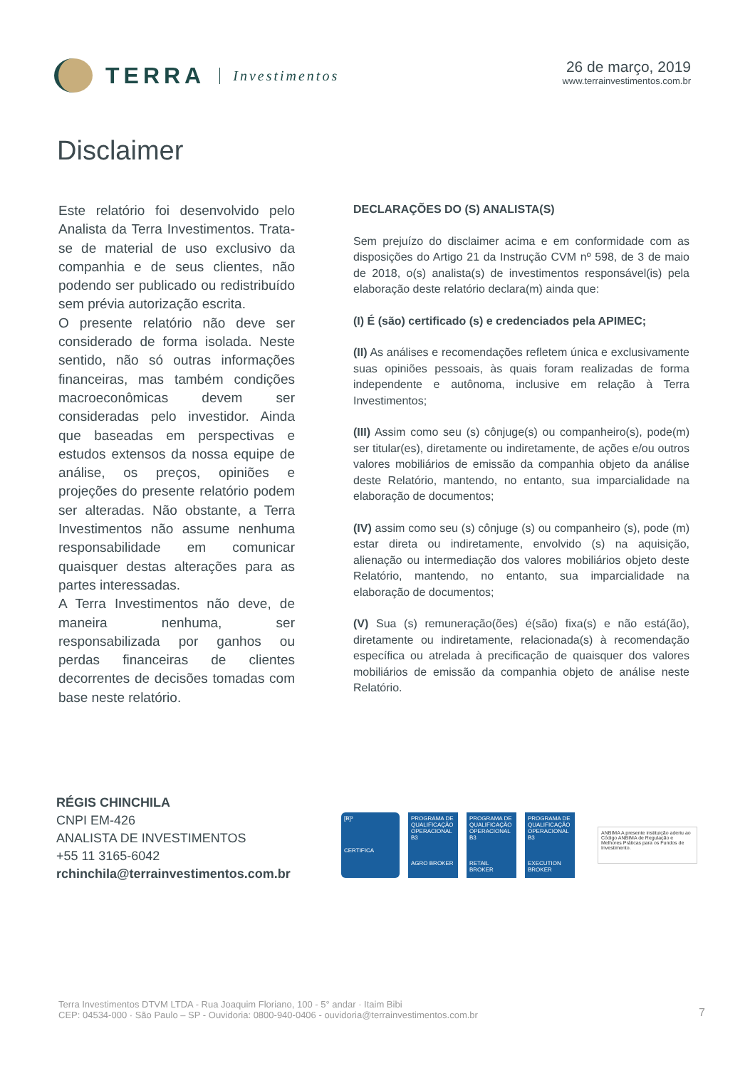TERRA Investimentos 26 de março, 2019
www.terrainvestimentos.com.br
Disclaimer
Este relatório foi desenvolvido pelo Analista da Terra Investimentos. Trata-se de material de uso exclusivo da companhia e de seus clientes, não podendo ser publicado ou redistribuído sem prévia autorização escrita.
O presente relatório não deve ser considerado de forma isolada. Neste sentido, não só outras informações financeiras, mas também condições macroeconômicas devem ser consideradas pelo investidor. Ainda que baseadas em perspectivas e estudos extensos da nossa equipe de análise, os preços, opiniões e projeções do presente relatório podem ser alteradas. Não obstante, a Terra Investimentos não assume nenhuma responsabilidade em comunicar quaisquer destas alterações para as partes interessadas.
A Terra Investimentos não deve, de maneira nenhuma, ser responsabilizada por ganhos ou perdas financeiras de clientes decorrentes de decisões tomadas com base neste relatório.
DECLARAÇÕES DO (S) ANALISTA(S)
Sem prejuízo do disclaimer acima e em conformidade com as disposições do Artigo 21 da Instrução CVM nº 598, de 3 de maio de 2018, o(s) analista(s) de investimentos responsável(is) pela elaboração deste relatório declara(m) ainda que:
(I) É (são) certificado (s) e credenciados pela APIMEC;
(II) As análises e recomendações refletem única e exclusivamente suas opiniões pessoais, às quais foram realizadas de forma independente e autônoma, inclusive em relação à Terra Investimentos;
(III) Assim como seu (s) cônjuge(s) ou companheiro(s), pode(m) ser titular(es), diretamente ou indiretamente, de ações e/ou outros valores mobiliários de emissão da companhia objeto da análise deste Relatório, mantendo, no entanto, sua imparcialidade na elaboração de documentos;
(IV) assim como seu (s) cônjuge (s) ou companheiro (s), pode (m) estar direta ou indiretamente, envolvido (s) na aquisição, alienação ou intermediação dos valores mobiliários objeto deste Relatório, mantendo, no entanto, sua imparcialidade na elaboração de documentos;
(V) Sua (s) remuneração(ões) é(são) fixa(s) e não está(ão), diretamente ou indiretamente, relacionada(s) à recomendação específica ou atrelada à precificação de quaisquer dos valores mobiliários de emissão da companhia objeto de análise neste Relatório.
RÉGIS CHINCHILA
CNPI EM-426
ANALISTA DE INVESTIMENTOS
+55 11 3165-6042
rchinchila@terrainvestimentos.com.br
[B]³
CERTIFICA
PROGRAMA DE QUALIFICAÇÃO OPERACIONAL B3
AGRO BROKER
PROGRAMA DE QUALIFICAÇÃO OPERACIONAL B3
RETAIL BROKER
PROGRAMA DE QUALIFICAÇÃO OPERACIONAL B3
EXECUTION BROKER
ANBIMA A presente instituição aderiu ao Código ANBIMA de Regulação e Melhores Práticas para os Fundos de Investimento.
Terra Investimentos DTVM LTDA - Rua Joaquim Floriano, 100 - 5° andar · Itaim Bibi
CEP: 04534-000 · São Paulo – SP - Ouvidoria: 0800-940-0406 - ouvidoria@terrainvestimentos.com.br
7